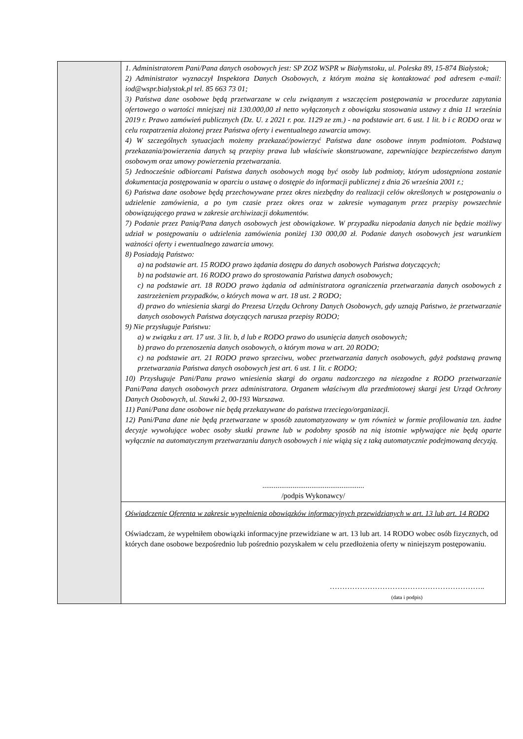| | 1. Administratorem Pani/Pana danych osobowych jest: SP ZOZ WSPR w Białymstoku, ul. Poleska 89, 15-874 Białystok; 2) Administrator wyznaczył Inspektora Danych Osobowych, z którym można się kontaktować pod adresem e-mail: iod@wspr.bialystok.pl tel. 85 663 73 01; 3) Państwa dane osobowe będą przetwarzane w celu związanym z wszczęciem postępowania w procedurze zapytania ofertowego o wartości mniejszej niż 130.000,00 zł netto wyłączonych z obowiązku stosowania ustawy z dnia 11 września 2019 r. Prawo zamówień publicznych (Dz. U. z 2021 r. poz. 1129 ze zm.) - na podstawie art. 6 ust. 1 lit. b i c RODO oraz w celu rozpatrzenia złożonej przez Państwa oferty i ewentualnego zawarcia umowy. 4) W szczególnych sytuacjach możemy przekazać/powierzyć Państwa dane osobowe innym podmiotom. Podstawą przekazania/powierzenia danych są przepisy prawa lub właściwie skonstruowane, zapewniające bezpieczeństwo danym osobowym oraz umowy powierzenia przetwarzania. 5) Jednocześnie odbiorcami Państwa danych osobowych mogą być osoby lub podmioty, którym udostępniona zostanie dokumentacja postępowania w oparciu o ustawę o dostępie do informacji publicznej z dnia 26 września 2001 r.; 6) Państwa dane osobowe będą przechowywane przez okres niezbędny do realizacji celów określonych w postępowaniu o udzielenie zamówienia, a po tym czasie przez okres oraz w zakresie wymaganym przez przepisy powszechnie obowiązującego prawa w zakresie archiwizacji dokumentów. 7) Podanie przez Panią/Pana danych osobowych jest obowiązkowe. W przypadku niepodania danych nie będzie możliwy udział w postępowaniu o udzielenia zamówienia poniżej 130 000,00 zł. Podanie danych osobowych jest warunkiem ważności oferty i ewentualnego zawarcia umowy. 8) Posiadają Państwo: a) na podstawie art. 15 RODO prawo żądania dostępu do danych osobowych Państwa dotyczących; b) na podstawie art. 16 RODO prawo do sprostowania Państwa danych osobowych; c) na podstawie art. 18 RODO prawo żądania od administratora ograniczenia przetwarzania danych osobowych z zastrzeżeniem przypadków, o których mowa w art. 18 ust. 2 RODO; d) prawo do wniesienia skargi do Prezesa Urzędu Ochrony Danych Osobowych, gdy uznają Państwo, że przetwarzanie danych osobowych Państwa dotyczących narusza przepisy RODO; 9) Nie przysługuje Państwu: a) w związku z art. 17 ust. 3 lit. b, d lub e RODO prawo do usunięcia danych osobowych; b) prawo do przenoszenia danych osobowych, o którym mowa w art. 20 RODO; c) na podstawie art. 21 RODO prawo sprzeciwu, wobec przetwarzania danych osobowych, gdyż podstawą prawną przetwarzania Państwa danych osobowych jest art. 6 ust. 1 lit. c RODO; 10) Przysługuje Pani/Panu prawo wniesienia skargi do organu nadzorczego na niezgodne z RODO przetwarzanie Pani/Pana danych osobowych przez administratora. Organem właściwym dla przedmiotowej skargi jest Urząd Ochrony Danych Osobowych, ul. Stawki 2, 00-193 Warszawa. 11) Pani/Pana dane osobowe nie będą przekazywane do państwa trzeciego/organizacji. 12) Pani/Pana dane nie będą przetwarzane w sposób zautomatyzowany w tym również w formie profilowania tzn. żadne decyzje wywołujące wobec osoby skutki prawne lub w podobny sposób na nią istotnie wpływające nie będą oparte wyłącznie na automatycznym przetwarzaniu danych osobowych i nie wiążą się z taką automatycznie podejmowaną decyzją. ...................................................... /podpis Wykonawcy/ |
| | Oświadczenie Oferenta w zakresie wypełnienia obowiązków informacyjnych przewidzianych w art. 13 lub art. 14 RODO Oświadczam, że wypełniłem obowiązki informacyjne przewidziane w art. 13 lub art. 14 RODO wobec osób fizycznych, od których dane osobowe bezpośrednio lub pośrednio pozyskałem w celu przedłożenia oferty w niniejszym postępowaniu. …………………………………………………….. (data i podpis) |